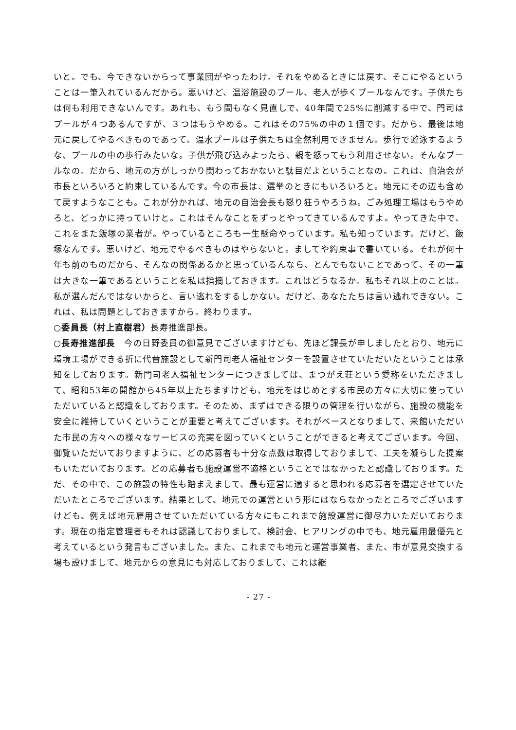いと。でも、今できないからって事業団がやったわけ。それをやめるときには戻す、そこにやるということは一筆入れているんだから。悪いけど、温浴施設のプール、老人が歩くプールなんです。子供たちは何も利用できないんです。あれも、もう間もなく見直しで、40年間で25%に削減する中で、門司はプールが４つあるんですが、３つはもうやめる。これはその75%の中の１個です。だから、最後は地元に戻してやるべきものであって。温水プールは子供たちは全然利用できません。歩行で遊泳するような、プールの中の歩行みたいな。子供が飛び込みよったら、親を怒ってもう利用させない。そんなプールなの。だから、地元の方がしっかり関わっておかないと駄目だよということなの。これは、自治会が市長といろいろと約束しているんです。今の市長は、選挙のときにもいろいろと。地元にその辺も含めて戻すようなことも。これが分かれば、地元の自治会長も怒り狂うやろうね。ごみ処理工場はもうやめろと、どっかに持っていけと。これはそんなことをずっとやってきているんですよ。やってきた中で、これをまた飯塚の業者が。やっているところも一生懸命やっています。私も知っています。だけど、飯塚なんです。悪いけど、地元でやるべきものはやらないと。ましてや約束事で書いている。それが何十年も前のものだから、そんなの関係あるかと思っているんなら、とんでもないことであって、その一筆は大きな一筆であるということを私は指摘しておきます。これはどうなるか。私もそれ以上のことは。私が選んだんではないからと、言い逃れをするしかない。だけど、あなたたちは言い逃れできない。これは、私は問題としておきますから。終わります。
○委員長（村上直樹君）長寿推進部長。
○長寿推進部長　今の日野委員の御意見でございますけども、先ほど課長が申しましたとおり、地元に環境工場ができる折に代替施設として新門司老人福祉センターを設置させていただいたということは承知をしております。新門司老人福祉センターにつきましては、まつがえ荘という愛称をいただきまして、昭和53年の開館から45年以上たちますけども、地元をはじめとする市民の方々に大切に使っていただいていると認識をしております。そのため、まずはできる限りの管理を行いながら、施設の機能を安全に維持していくということが重要と考えてございます。それがベースとなりまして、来館いただいた市民の方々への様々なサービスの充実を図っていくということができると考えてございます。今回、御覧いただいておりますように、どの応募者も十分な点数は取得しておりまして、工夫を凝らした提案もいただいております。どの応募者も施設運営不適格ということではなかったと認識しております。ただ、その中で、この施設の特性も踏まえまして、最も運営に適すると思われる応募者を選定させていただいたところでございます。結果として、地元での運営という形にはならなかったところでございますけども、例えば地元雇用させていただいている方々にもこれまで施設運営に御尽力いただいております。現在の指定管理者もそれは認識しておりまして、検討会、ヒアリングの中でも、地元雇用最優先と考えているという発言もございました。また、これまでも地元と運営事業者、また、市が意見交換する場も設けまして、地元からの意見にも対応しておりまして、これは継
- 27 -